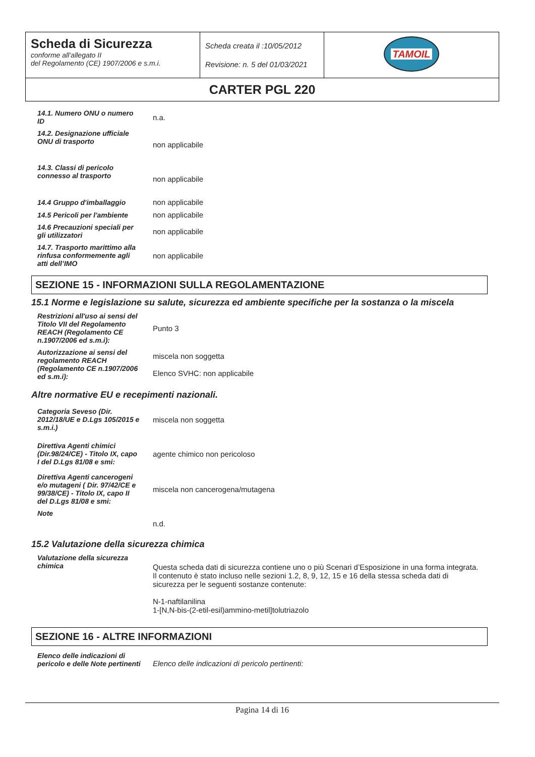| Scheda di Sicurezza conforme all’allegato II del Regolamento (CE) 1907/2006 e s.m.i. | Scheda creata il :10/05/2012 Revisione: n. 5 del 01/03/2021 | TAMOIL |
| CARTER PGL 220 | | |
| 14.1. Numero ONU o numero ID | n.a. |
| 14.2. Designazione ufficiale ONU di trasporto | non applicabile |
| 14.3. Classi di pericolo connesso al trasporto | non applicabile |
| 14.4 Gruppo d'imballaggio | non applicabile |
| 14.5 Pericoli per l'ambiente | non applicabile |
| 14.6 Precauzioni speciali per gli utilizzatori | non applicabile |
| 14.7. Trasporto marittimo alla rinfusa conformemente agli atti dell’IMO | non applicabile |
SEZIONE 15 - INFORMAZIONI SULLA REGOLAMENTAZIONE
15.1 Norme e legislazione su salute, sicurezza ed ambiente specifiche per la sostanza o la miscela
| Restrizioni all'uso ai sensi del Titolo VII del Regolamento REACH (Regolamento CE n.1907/2006 ed s.m.i): | Punto 3 |
| Autorizzazione ai sensi del regolamento REACH (Regolamento CE n.1907/2006 ed s.m.i): | miscela non soggetta Elenco SVHC: non applicabile |
Altre normative EU e recepimenti nazionali.
| Categoria Seveso (Dir. 2012/18/UE e D.Lgs 105/2015 e s.m.i.) | miscela non soggetta |
| Direttiva Agenti chimici (Dir.98/24/CE) - Titolo IX, capo I del D.Lgs 81/08 e smi: | agente chimico non pericoloso |
| Direttiva Agenti cancerogeni e/o mutageni ( Dir. 97/42/CE e 99/38/CE) - Titolo IX, capo II del D.Lgs 81/08 e smi: | miscela non cancerogena/mutagena |
| Note | n.d. |
15.2 Valutazione della sicurezza chimica
| Valutazione della sicurezza chimica | Questa scheda dati di sicurezza contiene uno o più Scenari d’Esposizione in una forma integrata. Il contenuto è stato incluso nelle sezioni 1.2, 8, 9, 12, 15 e 16 della stessa scheda dati di sicurezza per le seguenti sostanze contenute: N-1-naftilanilina 1-[N,N-bis-(2-etil-esil)ammino-metil]tolutriazolo |
SEZIONE 16 - ALTRE INFORMAZIONI
| Elenco delle indicazioni di pericolo e delle Note pertinenti | Elenco delle indicazioni di pericolo pertinenti: |
Pagina 14 di 16